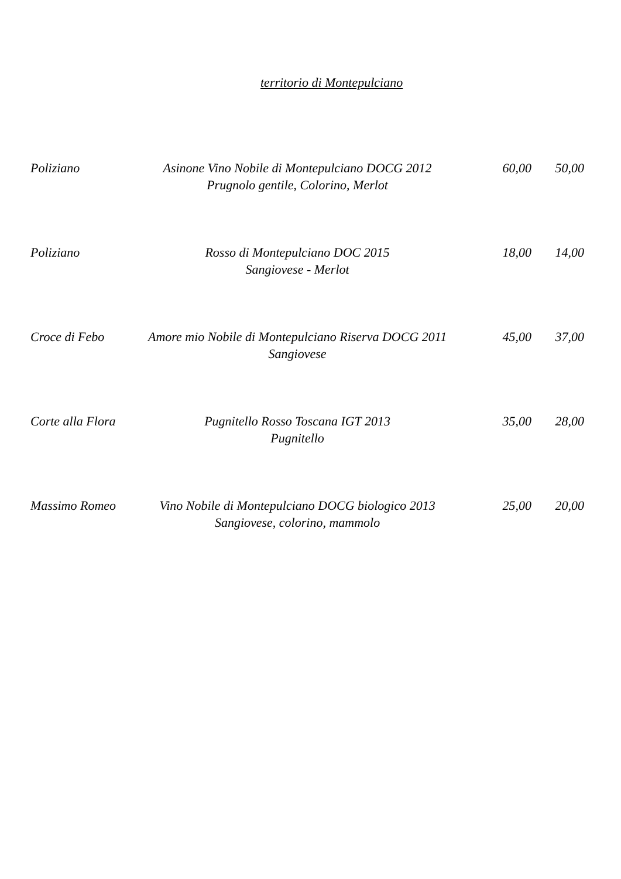territorio di Montepulciano
| Poliziano | Asinone Vino Nobile di Montepulciano DOCG 2012 Prugnolo gentile, Colorino, Merlot | 60,00 | 50,00 |
| Poliziano | Rosso di Montepulciano DOC 2015 Sangiovese - Merlot | 18,00 | 14,00 |
| Croce di Febo | Amore mio Nobile di Montepulciano Riserva DOCG 2011 Sangiovese | 45,00 | 37,00 |
| Corte alla Flora | Pugnitello Rosso Toscana IGT 2013 Pugnitello | 35,00 | 28,00 |
| Massimo Romeo | Vino Nobile di Montepulciano DOCG biologico 2013 Sangiovese, colorino, mammolo | 25,00 | 20,00 |